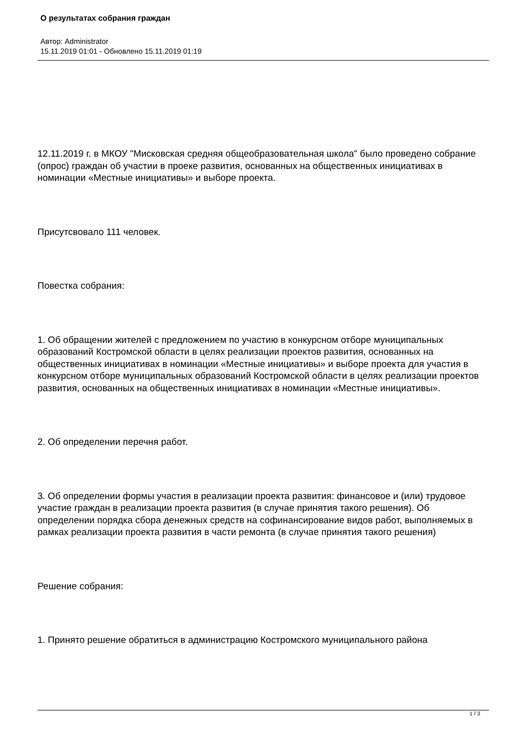О результатах собрания граждан
Автор: Administrator
15.11.2019 01:01 - Обновлено 15.11.2019 01:19
12.11.2019 г. в МКОУ "Мисковская средняя общеобразовательная школа" было проведено собрание (опрос) граждан об участии в проеке развития, основанных на общественных инициативах в номинации «Местные инициативы» и выборе проекта.
Присутсвовало 111 человек.
Повестка собрания:
1. Об обращении жителей с предложением по участию в конкурсном отборе муниципальных образований Костромской области в целях реализации проектов развития, основанных на общественных инициативах в номинации «Местные инициативы» и выборе проекта для участия в конкурсном отборе муниципальных образований Костромской области в целях реализации проектов развития, основанных на общественных инициативах в номинации «Местные инициативы».
2. Об определении перечня работ.
3. Об определении формы участия в реализации проекта развития: финансовое и (или) трудовое участие граждан в реализации проекта развития (в случае принятия такого решения). Об определении порядка сбора денежных средств на софинансирование видов работ, выполняемых в рамках реализации проекта развития в части ремонта (в случае принятия такого решения)
Решение собрания:
1. Принято решение обратиться в администрацию Костромского муниципального района
1 / 3